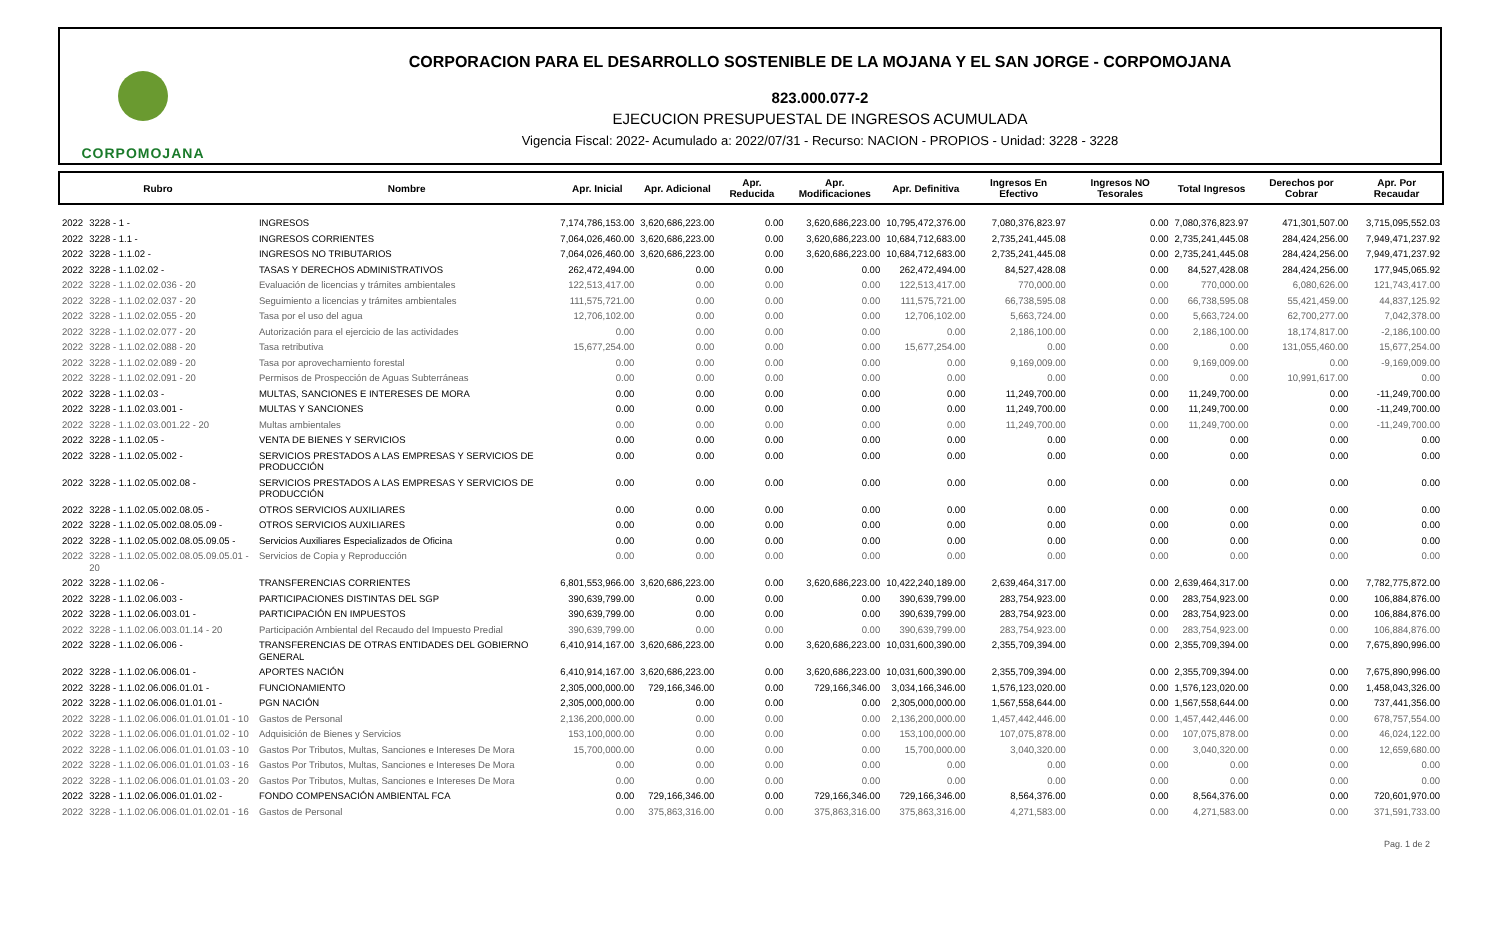CORPOMOJANA
CORPORACION PARA EL DESARROLLO SOSTENIBLE DE LA MOJANA Y EL SAN JORGE - CORPOMOJANA
823.000.077-2
EJECUCION PRESUPUESTAL DE INGRESOS ACUMULADA
Vigencia Fiscal: 2022- Acumulado a: 2022/07/31 - Recurso: NACION - PROPIOS - Unidad: 3228 - 3228
| Rubro | | Nombre | Apr. Inicial | Apr. Adicional | Apr. Reducida | Apr. Modificaciones | Apr. Definitiva | Ingresos En Efectivo | Ingresos NO Tesorales | Total Ingresos | Derechos por Cobrar | Apr. Por Recaudar |
| --- | --- | --- | --- | --- | --- | --- | --- | --- | --- | --- | --- | --- |
| 2022 | 3228 - 1 - | INGRESOS | 7,174,786,153.00 | 3,620,686,223.00 | 0.00 | 3,620,686,223.00 | 10,795,472,376.00 | 7,080,376,823.97 | 0.00 | 7,080,376,823.97 | 471,301,507.00 | 3,715,095,552.03 |
| 2022 | 3228 - 1.1 - | INGRESOS CORRIENTES | 7,064,026,460.00 | 3,620,686,223.00 | 0.00 | 3,620,686,223.00 | 10,684,712,683.00 | 2,735,241,445.08 | 0.00 | 2,735,241,445.08 | 284,424,256.00 | 7,949,471,237.92 |
| 2022 | 3228 - 1.1.02 - | INGRESOS NO TRIBUTARIOS | 7,064,026,460.00 | 3,620,686,223.00 | 0.00 | 3,620,686,223.00 | 10,684,712,683.00 | 2,735,241,445.08 | 0.00 | 2,735,241,445.08 | 284,424,256.00 | 7,949,471,237.92 |
| 2022 | 3228 - 1.1.02.02 - | TASAS Y DERECHOS ADMINISTRATIVOS | 262,472,494.00 | 0.00 | 0.00 | 0.00 | 262,472,494.00 | 84,527,428.08 | 0.00 | 84,527,428.08 | 284,424,256.00 | 177,945,065.92 |
| 2022 | 3228 - 1.1.02.02.036 - 20 | Evaluación de licencias y trámites ambientales | 122,513,417.00 | 0.00 | 0.00 | 0.00 | 122,513,417.00 | 770,000.00 | 0.00 | 770,000.00 | 6,080,626.00 | 121,743,417.00 |
| 2022 | 3228 - 1.1.02.02.037 - 20 | Seguimiento a licencias y trámites ambientales | 111,575,721.00 | 0.00 | 0.00 | 0.00 | 111,575,721.00 | 66,738,595.08 | 0.00 | 66,738,595.08 | 55,421,459.00 | 44,837,125.92 |
| 2022 | 3228 - 1.1.02.02.055 - 20 | Tasa por el uso del agua | 12,706,102.00 | 0.00 | 0.00 | 0.00 | 12,706,102.00 | 5,663,724.00 | 0.00 | 5,663,724.00 | 62,700,277.00 | 7,042,378.00 |
| 2022 | 3228 - 1.1.02.02.077 - 20 | Autorización para el ejercicio de las actividades | 0.00 | 0.00 | 0.00 | 0.00 | 0.00 | 2,186,100.00 | 0.00 | 2,186,100.00 | 18,174,817.00 | -2,186,100.00 |
| 2022 | 3228 - 1.1.02.02.088 - 20 | Tasa retributiva | 15,677,254.00 | 0.00 | 0.00 | 0.00 | 15,677,254.00 | 0.00 | 0.00 | 0.00 | 131,055,460.00 | 15,677,254.00 |
| 2022 | 3228 - 1.1.02.02.089 - 20 | Tasa por aprovechamiento forestal | 0.00 | 0.00 | 0.00 | 0.00 | 0.00 | 9,169,009.00 | 0.00 | 9,169,009.00 | 0.00 | -9,169,009.00 |
| 2022 | 3228 - 1.1.02.02.091 - 20 | Permisos de Prospección de Aguas Subterráneas | 0.00 | 0.00 | 0.00 | 0.00 | 0.00 | 0.00 | 0.00 | 0.00 | 10,991,617.00 | 0.00 |
| 2022 | 3228 - 1.1.02.03 - | MULTAS, SANCIONES E INTERESES DE MORA | 0.00 | 0.00 | 0.00 | 0.00 | 0.00 | 11,249,700.00 | 0.00 | 11,249,700.00 | 0.00 | -11,249,700.00 |
| 2022 | 3228 - 1.1.02.03.001 - | MULTAS Y SANCIONES | 0.00 | 0.00 | 0.00 | 0.00 | 0.00 | 11,249,700.00 | 0.00 | 11,249,700.00 | 0.00 | -11,249,700.00 |
| 2022 | 3228 - 1.1.02.03.001.22 - 20 | Multas ambientales | 0.00 | 0.00 | 0.00 | 0.00 | 0.00 | 11,249,700.00 | 0.00 | 11,249,700.00 | 0.00 | -11,249,700.00 |
| 2022 | 3228 - 1.1.02.05 - | VENTA DE BIENES Y SERVICIOS | 0.00 | 0.00 | 0.00 | 0.00 | 0.00 | 0.00 | 0.00 | 0.00 | 0.00 | 0.00 |
| 2022 | 3228 - 1.1.02.05.002 - | SERVICIOS PRESTADOS A LAS EMPRESAS Y SERVICIOS DE PRODUCCIÓN | 0.00 | 0.00 | 0.00 | 0.00 | 0.00 | 0.00 | 0.00 | 0.00 | 0.00 | 0.00 |
| 2022 | 3228 - 1.1.02.05.002.08 - | SERVICIOS PRESTADOS A LAS EMPRESAS Y SERVICIOS DE PRODUCCIÓN | 0.00 | 0.00 | 0.00 | 0.00 | 0.00 | 0.00 | 0.00 | 0.00 | 0.00 | 0.00 |
| 2022 | 3228 - 1.1.02.05.002.08.05 - | OTROS SERVICIOS AUXILIARES | 0.00 | 0.00 | 0.00 | 0.00 | 0.00 | 0.00 | 0.00 | 0.00 | 0.00 | 0.00 |
| 2022 | 3228 - 1.1.02.05.002.08.05.09 - | OTROS SERVICIOS AUXILIARES | 0.00 | 0.00 | 0.00 | 0.00 | 0.00 | 0.00 | 0.00 | 0.00 | 0.00 | 0.00 |
| 2022 | 3228 - 1.1.02.05.002.08.05.09.05 - | Servicios Auxiliares Especializados de Oficina | 0.00 | 0.00 | 0.00 | 0.00 | 0.00 | 0.00 | 0.00 | 0.00 | 0.00 | 0.00 |
| 2022 | 3228 - 1.1.02.05.002.08.05.09.05.01 - 20 | Servicios de Copia y Reproducción | 0.00 | 0.00 | 0.00 | 0.00 | 0.00 | 0.00 | 0.00 | 0.00 | 0.00 | 0.00 |
| 2022 | 3228 - 1.1.02.06 - | TRANSFERENCIAS CORRIENTES | 6,801,553,966.00 | 3,620,686,223.00 | 0.00 | 3,620,686,223.00 | 10,422,240,189.00 | 2,639,464,317.00 | 0.00 | 2,639,464,317.00 | 0.00 | 7,782,775,872.00 |
| 2022 | 3228 - 1.1.02.06.003 - | PARTICIPACIONES DISTINTAS DEL SGP | 390,639,799.00 | 0.00 | 0.00 | 0.00 | 390,639,799.00 | 283,754,923.00 | 0.00 | 283,754,923.00 | 0.00 | 106,884,876.00 |
| 2022 | 3228 - 1.1.02.06.003.01 - | PARTICIPACIÓN EN IMPUESTOS | 390,639,799.00 | 0.00 | 0.00 | 0.00 | 390,639,799.00 | 283,754,923.00 | 0.00 | 283,754,923.00 | 0.00 | 106,884,876.00 |
| 2022 | 3228 - 1.1.02.06.003.01.14 - 20 | Participación Ambiental del Recaudo del Impuesto Predial | 390,639,799.00 | 0.00 | 0.00 | 0.00 | 390,639,799.00 | 283,754,923.00 | 0.00 | 283,754,923.00 | 0.00 | 106,884,876.00 |
| 2022 | 3228 - 1.1.02.06.006 - | TRANSFERENCIAS DE OTRAS ENTIDADES DEL GOBIERNO GENERAL | 6,410,914,167.00 | 3,620,686,223.00 | 0.00 | 3,620,686,223.00 | 10,031,600,390.00 | 2,355,709,394.00 | 0.00 | 2,355,709,394.00 | 0.00 | 7,675,890,996.00 |
| 2022 | 3228 - 1.1.02.06.006.01 - | APORTES NACIÓN | 6,410,914,167.00 | 3,620,686,223.00 | 0.00 | 3,620,686,223.00 | 10,031,600,390.00 | 2,355,709,394.00 | 0.00 | 2,355,709,394.00 | 0.00 | 7,675,890,996.00 |
| 2022 | 3228 - 1.1.02.06.006.01.01 - | FUNCIONAMIENTO | 2,305,000,000.00 | 729,166,346.00 | 0.00 | 729,166,346.00 | 3,034,166,346.00 | 1,576,123,020.00 | 0.00 | 1,576,123,020.00 | 0.00 | 1,458,043,326.00 |
| 2022 | 3228 - 1.1.02.06.006.01.01.01 - | PGN NACIÓN | 2,305,000,000.00 | 0.00 | 0.00 | 0.00 | 2,305,000,000.00 | 1,567,558,644.00 | 0.00 | 1,567,558,644.00 | 0.00 | 737,441,356.00 |
| 2022 | 3228 - 1.1.02.06.006.01.01.01.01 - 10 | Gastos de Personal | 2,136,200,000.00 | 0.00 | 0.00 | 0.00 | 2,136,200,000.00 | 1,457,442,446.00 | 0.00 | 1,457,442,446.00 | 0.00 | 678,757,554.00 |
| 2022 | 3228 - 1.1.02.06.006.01.01.01.02 - 10 | Adquisición de Bienes y Servicios | 153,100,000.00 | 0.00 | 0.00 | 0.00 | 153,100,000.00 | 107,075,878.00 | 0.00 | 107,075,878.00 | 0.00 | 46,024,122.00 |
| 2022 | 3228 - 1.1.02.06.006.01.01.01.03 - 10 | Gastos Por Tributos, Multas, Sanciones e Intereses De Mora | 15,700,000.00 | 0.00 | 0.00 | 0.00 | 15,700,000.00 | 3,040,320.00 | 0.00 | 3,040,320.00 | 0.00 | 12,659,680.00 |
| 2022 | 3228 - 1.1.02.06.006.01.01.01.03 - 16 | Gastos Por Tributos, Multas, Sanciones e Intereses De Mora | 0.00 | 0.00 | 0.00 | 0.00 | 0.00 | 0.00 | 0.00 | 0.00 | 0.00 | 0.00 |
| 2022 | 3228 - 1.1.02.06.006.01.01.01.03 - 20 | Gastos Por Tributos, Multas, Sanciones e Intereses De Mora | 0.00 | 0.00 | 0.00 | 0.00 | 0.00 | 0.00 | 0.00 | 0.00 | 0.00 | 0.00 |
| 2022 | 3228 - 1.1.02.06.006.01.01.02 - | FONDO COMPENSACIÓN AMBIENTAL FCA | 0.00 | 729,166,346.00 | 0.00 | 729,166,346.00 | 729,166,346.00 | 8,564,376.00 | 0.00 | 8,564,376.00 | 0.00 | 720,601,970.00 |
| 2022 | 3228 - 1.1.02.06.006.01.01.02.01 - 16 | Gastos de Personal | 0.00 | 375,863,316.00 | 0.00 | 375,863,316.00 | 375,863,316.00 | 4,271,583.00 | 0.00 | 4,271,583.00 | 0.00 | 371,591,733.00 |
Pag. 1 de 2